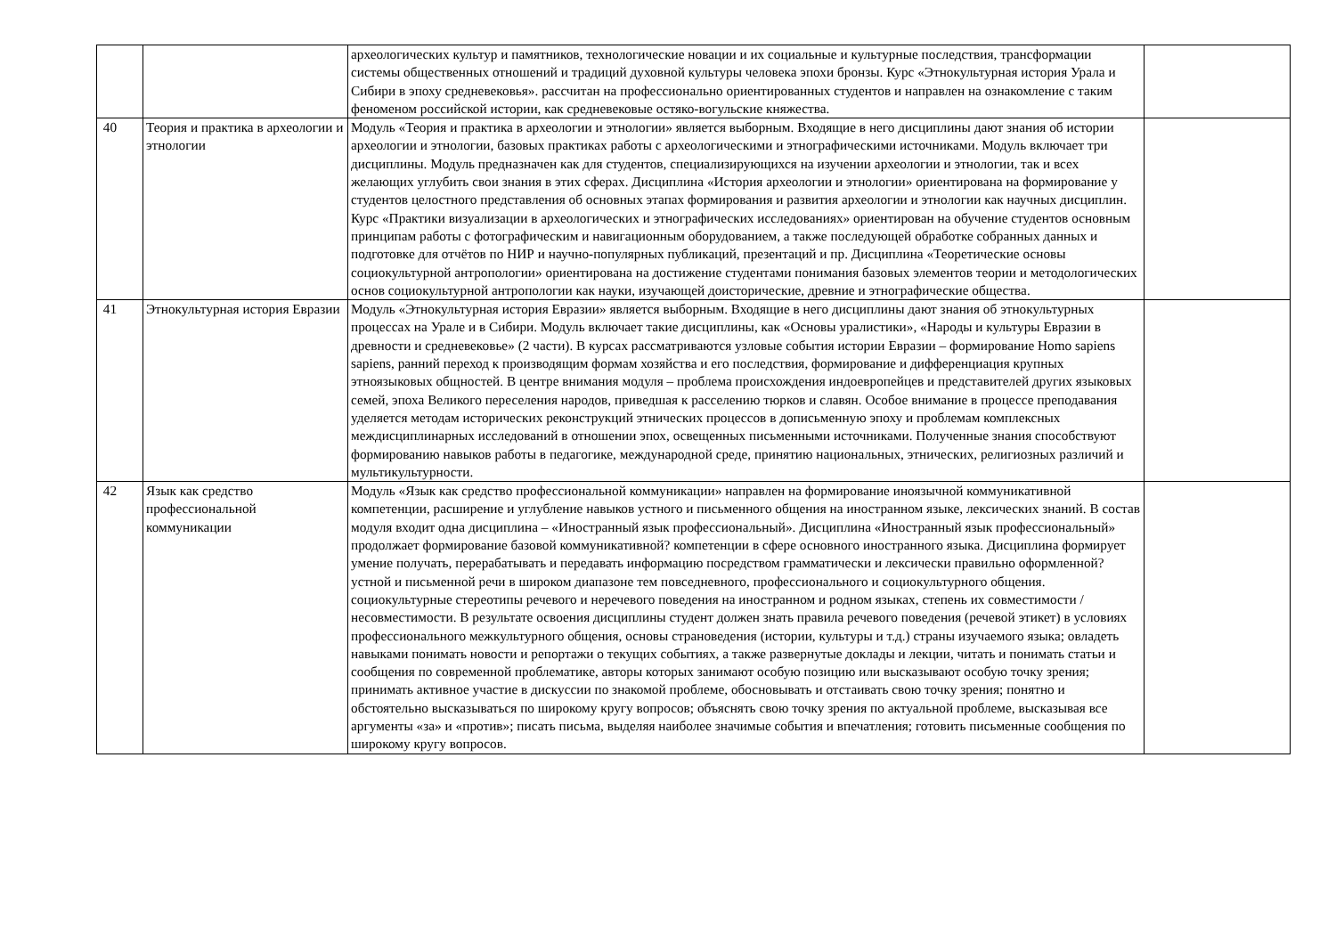| | | археологических культур и памятников, технологические новации и их социальные и культурные последствия, трансформации системы общественных отношений и традиций духовной культуры человека эпохи бронзы. Курс «Этнокультурная история Урала и Сибири в эпоху средневековья». рассчитан на профессионально ориентированных студентов и направлен на ознакомление с таким феноменом российской истории, как средневековые остяко-вогульские княжества. | |
| 40 | Теория и практика в археологии и этнологии | Модуль «Теория и практика в археологии и этнологии» является выборным. Входящие в него дисциплины дают знания об истории археологии и этнологии, базовых практиках работы с археологическими и этнографическими источниками. Модуль включает три дисциплины. Модуль предназначен как для студентов, специализирующихся на изучении археологии и этнологии, так и всех желающих углубить свои знания в этих сферах. Дисциплина «История археологии и этнологии» ориентирована на формирование у студентов целостного представления об основных этапах формирования и развития археологии и этнологии как научных дисциплин. Курс «Практики визуализации в археологических и этнографических исследованиях» ориентирован на обучение студентов основным принципам работы с фотографическим и навигационным оборудованием, а также последующей обработке собранных данных и подготовке для отчётов по НИР и научно-популярных публикаций, презентаций и пр. Дисциплина «Теоретические основы социокультурной антропологии» ориентирована на достижение студентами понимания базовых элементов теории и методологических основ социокультурной антропологии как науки, изучающей доисторические, древние и этнографические общества. | |
| 41 | Этнокультурная история Евразии | Модуль «Этнокультурная история Евразии» является выборным. Входящие в него дисциплины дают знания об этнокультурных процессах на Урале и в Сибири. Модуль включает такие дисциплины, как «Основы уралистики», «Народы и культуры Евразии в древности и средневековье» (2 части). В курсах рассматриваются узловые события истории Евразии – формирование Homo sapiens sapiens, ранний переход к производящим формам хозяйства и его последствия, формирование и дифференциация крупных этноязыковых общностей. В центре внимания модуля – проблема происхождения индоевропейцев и представителей других языковых семей, эпоха Великого переселения народов, приведшая к расселению тюрков и славян. Особое внимание в процессе преподавания уделяется методам исторических реконструкций этнических процессов в дописьменную эпоху и проблемам комплексных междисциплинарных исследований в отношении эпох, освещенных письменными источниками. Полученные знания способствуют формированию навыков работы в педагогике, международной среде, принятию национальных, этнических, религиозных различий и мультикультурности. | |
| 42 | Язык как средство профессиональной коммуникации | Модуль «Язык как средство профессиональной коммуникации» направлен на формирование иноязычной коммуникативной компетенции, расширение и углубление навыков устного и письменного общения на иностранном языке, лексических знаний. В состав модуля входит одна дисциплина – «Иностранный язык профессиональный». Дисциплина «Иностранный язык профессиональный» продолжает формирование базовой коммуникативной? компетенции в сфере основного иностранного языка. Дисциплина формирует умение получать, перерабатывать и передавать информацию посредством грамматически и лексически правильно оформленной? устной и письменной речи в широком диапазоне тем повседневного, профессионального и социокультурного общения. социокультурные стереотипы речевого и неречевого поведения на иностранном и родном языках, степень их совместимости / несовместимости. В результате освоения дисциплины студент должен знать правила речевого поведения (речевой этикет) в условиях профессионального межкультурного общения, основы страноведения (истории, культуры и т.д.) страны изучаемого языка; овладеть навыками понимать новости и репортажи о текущих событиях, а также развернутые доклады и лекции, читать и понимать статьи и сообщения по современной проблематике, авторы которых занимают особую позицию или высказывают особую точку зрения; принимать активное участие в дискуссии по знакомой проблеме, обосновывать и отстаивать свою точку зрения; понятно и обстоятельно высказываться по широкому кругу вопросов; объяснять свою точку зрения по актуальной проблеме, высказывая все аргументы «за» и «против»; писать письма, выделяя наиболее значимые события и впечатления; готовить письменные сообщения по широкому кругу вопросов. | |